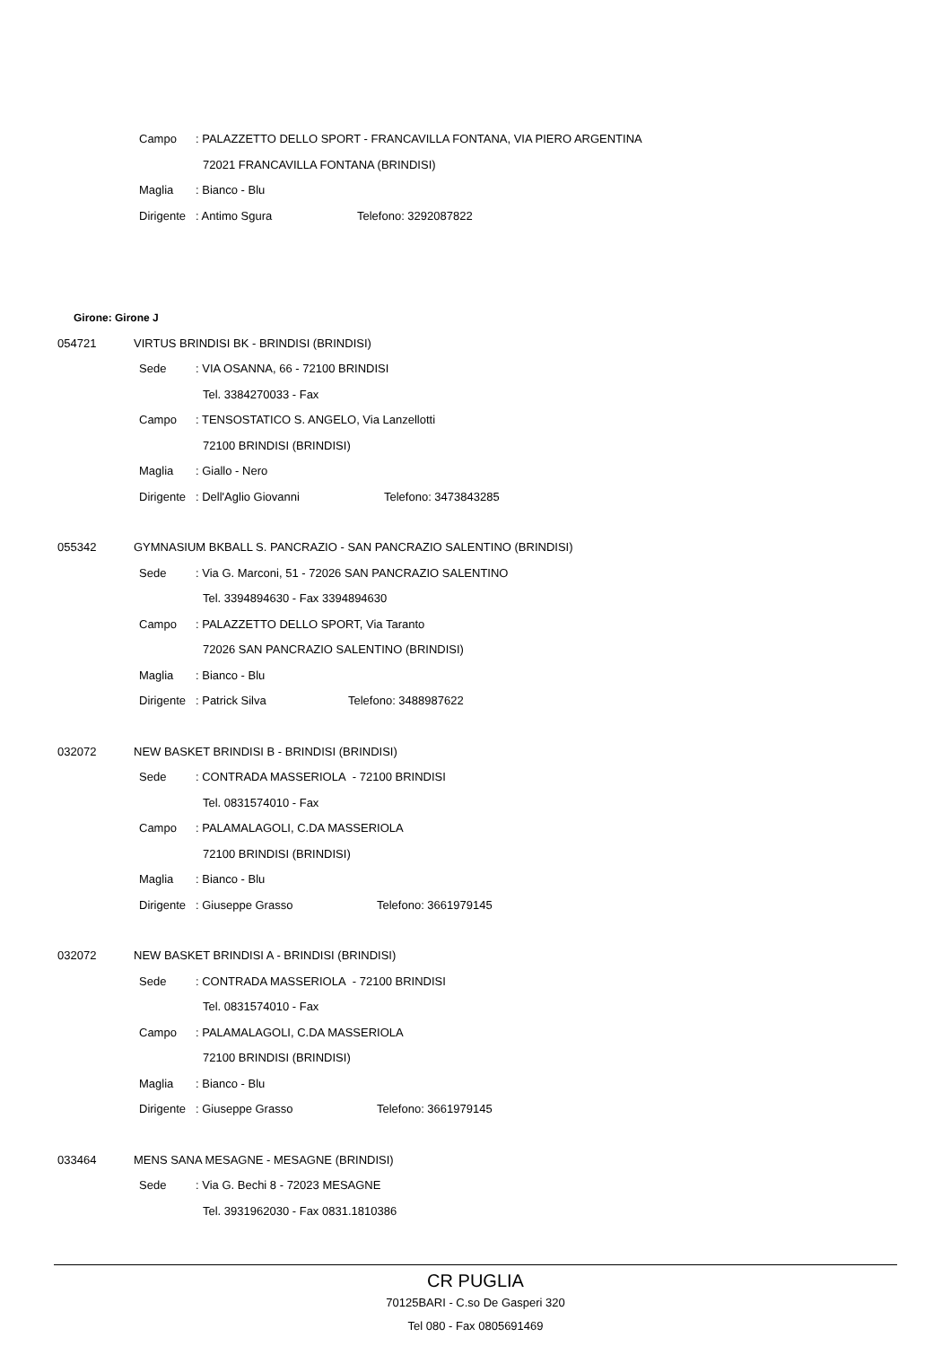Campo: PALAZZETTO DELLO SPORT - FRANCAVILLA FONTANA, VIA PIERO ARGENTINA
72021 FRANCAVILLA FONTANA (BRINDISI)
Maglia: Bianco - Blu
Dirigente: Antimo Sgura Telefono: 3292087822
Girone: Girone J
054721 VIRTUS BRINDISI BK - BRINDISI (BRINDISI)
Sede: VIA OSANNA, 66 - 72100 BRINDISI
Tel. 3384270033 - Fax
Campo: TENSOSTATICO S. ANGELO, Via Lanzellotti
72100 BRINDISI (BRINDISI)
Maglia: Giallo - Nero
Dirigente: Dell'Aglio Giovanni Telefono: 3473843285
055342 GYMNASIUM BKBALL S. PANCRAZIO - SAN PANCRAZIO SALENTINO (BRINDISI)
Sede: Via G. Marconi, 51 - 72026 SAN PANCRAZIO SALENTINO
Tel. 3394894630 - Fax 3394894630
Campo: PALAZZETTO DELLO SPORT, Via Taranto
72026 SAN PANCRAZIO SALENTINO (BRINDISI)
Maglia: Bianco - Blu
Dirigente: Patrick Silva Telefono: 3488987622
032072 NEW BASKET BRINDISI B - BRINDISI (BRINDISI)
Sede: CONTRADA MASSERIOLA - 72100 BRINDISI
Tel. 0831574010 - Fax
Campo: PALAMALAGOLI, C.DA MASSERIOLA
72100 BRINDISI (BRINDISI)
Maglia: Bianco - Blu
Dirigente: Giuseppe Grasso Telefono: 3661979145
032072 NEW BASKET BRINDISI A - BRINDISI (BRINDISI)
Sede: CONTRADA MASSERIOLA - 72100 BRINDISI
Tel. 0831574010 - Fax
Campo: PALAMALAGOLI, C.DA MASSERIOLA
72100 BRINDISI (BRINDISI)
Maglia: Bianco - Blu
Dirigente: Giuseppe Grasso Telefono: 3661979145
033464 MENS SANA MESAGNE - MESAGNE (BRINDISI)
Sede: Via G. Bechi 8 - 72023 MESAGNE
Tel. 3931962030 - Fax 0831.1810386
CR PUGLIA
70125BARI - C.so De Gasperi 320
Tel 080 - Fax 0805691469